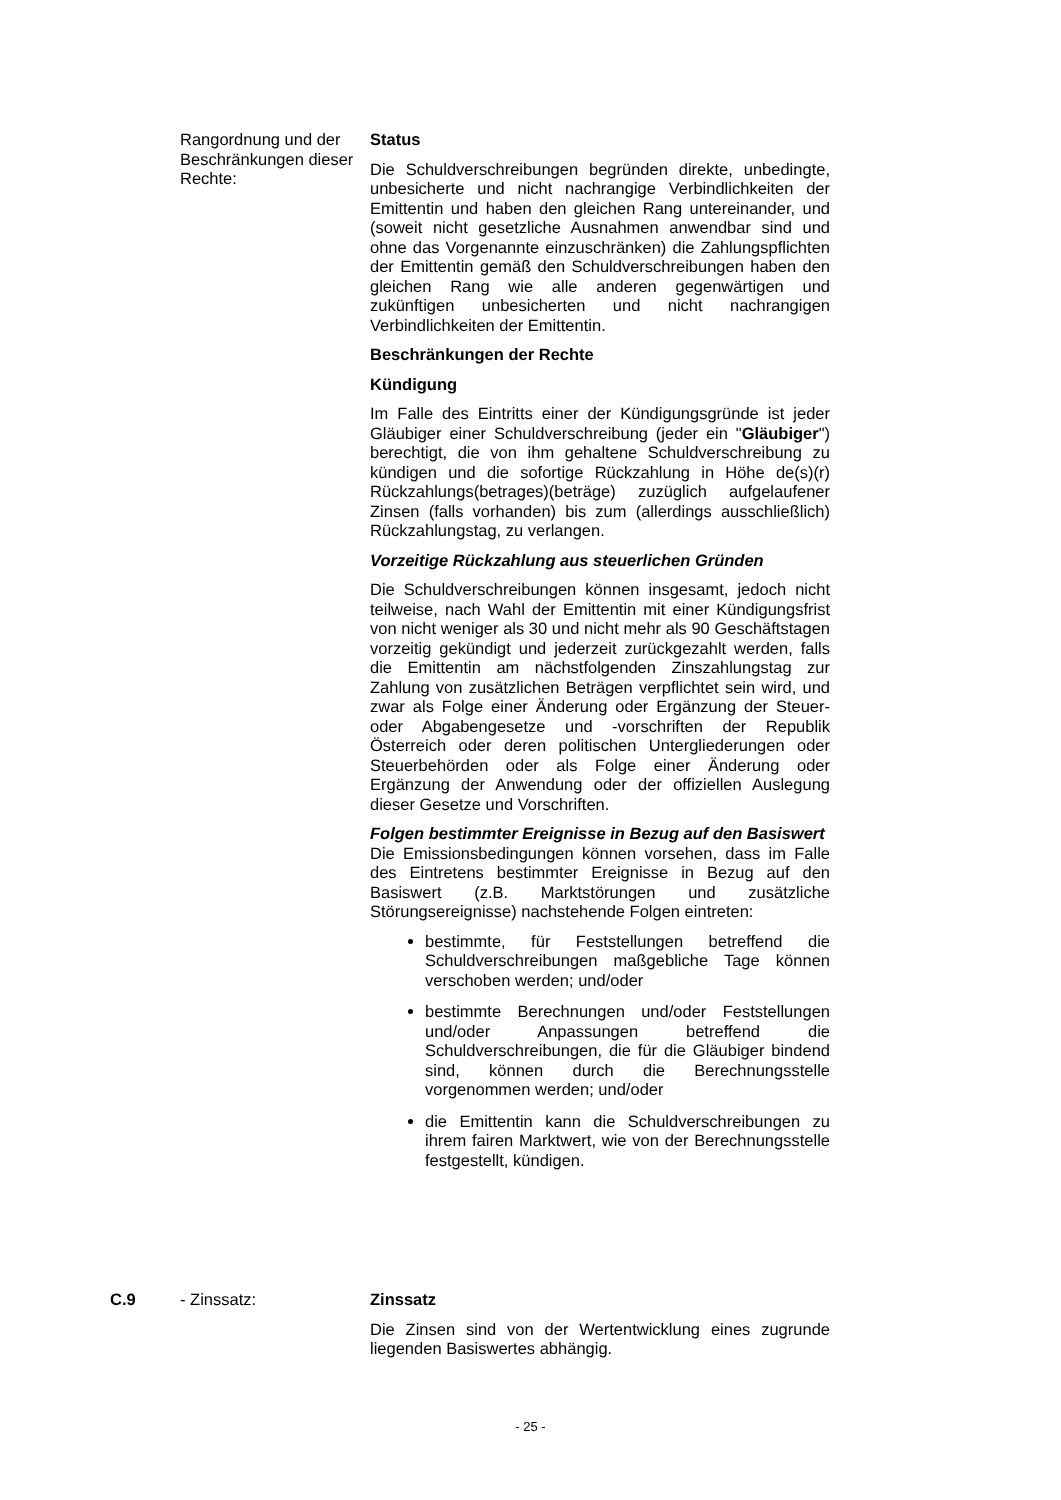Rangordnung und der Beschränkungen dieser Rechte:
Status
Die Schuldverschreibungen begründen direkte, unbedingte, unbesicherte und nicht nachrangige Verbindlichkeiten der Emittentin und haben den gleichen Rang untereinander, und (soweit nicht gesetzliche Ausnahmen anwendbar sind und ohne das Vorgenannte einzuschränken) die Zahlungspflichten der Emittentin gemäß den Schuldverschreibungen haben den gleichen Rang wie alle anderen gegenwärtigen und zukünftigen unbesicherten und nicht nachrangigen Verbindlichkeiten der Emittentin.
Beschränkungen der Rechte
Kündigung
Im Falle des Eintritts einer der Kündigungsgründe ist jeder Gläubiger einer Schuldverschreibung (jeder ein "Gläubiger") berechtigt, die von ihm gehaltene Schuldverschreibung zu kündigen und die sofortige Rückzahlung in Höhe de(s)(r) Rückzahlungs(betrages)(beträge) zuzüglich aufgelaufener Zinsen (falls vorhanden) bis zum (allerdings ausschließlich) Rückzahlungstag, zu verlangen.
Vorzeitige Rückzahlung aus steuerlichen Gründen
Die Schuldverschreibungen können insgesamt, jedoch nicht teilweise, nach Wahl der Emittentin mit einer Kündigungsfrist von nicht weniger als 30 und nicht mehr als 90 Geschäftstagen vorzeitig gekündigt und jederzeit zurückgezahlt werden, falls die Emittentin am nächstfolgenden Zinszahlungstag zur Zahlung von zusätzlichen Beträgen verpflichtet sein wird, und zwar als Folge einer Änderung oder Ergänzung der Steuer- oder Abgabengesetze und -vorschriften der Republik Österreich oder deren politischen Untergliederungen oder Steuerbehörden oder als Folge einer Änderung oder Ergänzung der Anwendung oder der offiziellen Auslegung dieser Gesetze und Vorschriften.
Folgen bestimmter Ereignisse in Bezug auf den Basiswert
Die Emissionsbedingungen können vorsehen, dass im Falle des Eintretens bestimmter Ereignisse in Bezug auf den Basiswert (z.B. Marktstörungen und zusätzliche Störungsereignisse) nachstehende Folgen eintreten:
bestimmte, für Feststellungen betreffend die Schuldverschreibungen maßgebliche Tage können verschoben werden; und/oder
bestimmte Berechnungen und/oder Feststellungen und/oder Anpassungen betreffend die Schuldverschreibungen, die für die Gläubiger bindend sind, können durch die Berechnungsstelle vorgenommen werden; und/oder
die Emittentin kann die Schuldverschreibungen zu ihrem fairen Marktwert, wie von der Berechnungsstelle festgestellt, kündigen.
C.9 - Zinssatz: Zinssatz
Die Zinsen sind von der Wertentwicklung eines zugrunde liegenden Basiswertes abhängig.
- 25 -